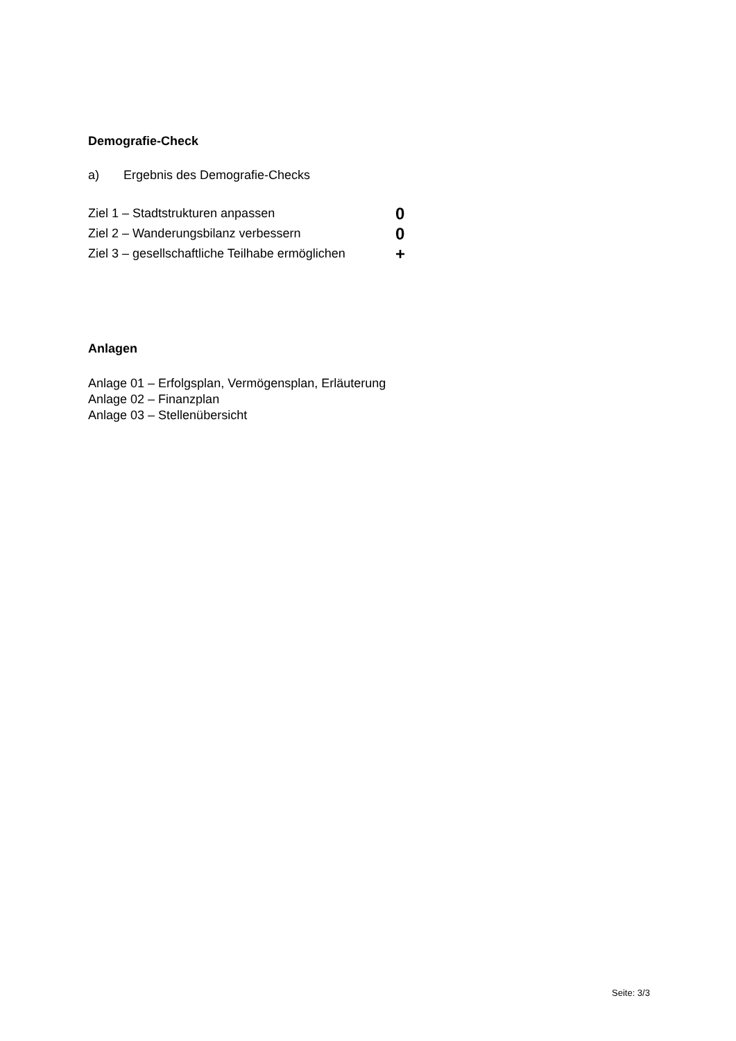Demografie-Check
a) Ergebnis des Demografie-Checks
Ziel 1 – Stadtstrukturen anpassen
0
Ziel 2 – Wanderungsbilanz verbessern
0
Ziel 3 – gesellschaftliche Teilhabe ermöglichen
+
Anlagen
Anlage 01 – Erfolgsplan, Vermögensplan, Erläuterung
Anlage 02 – Finanzplan
Anlage 03 – Stellenübersicht
Seite: 3/3